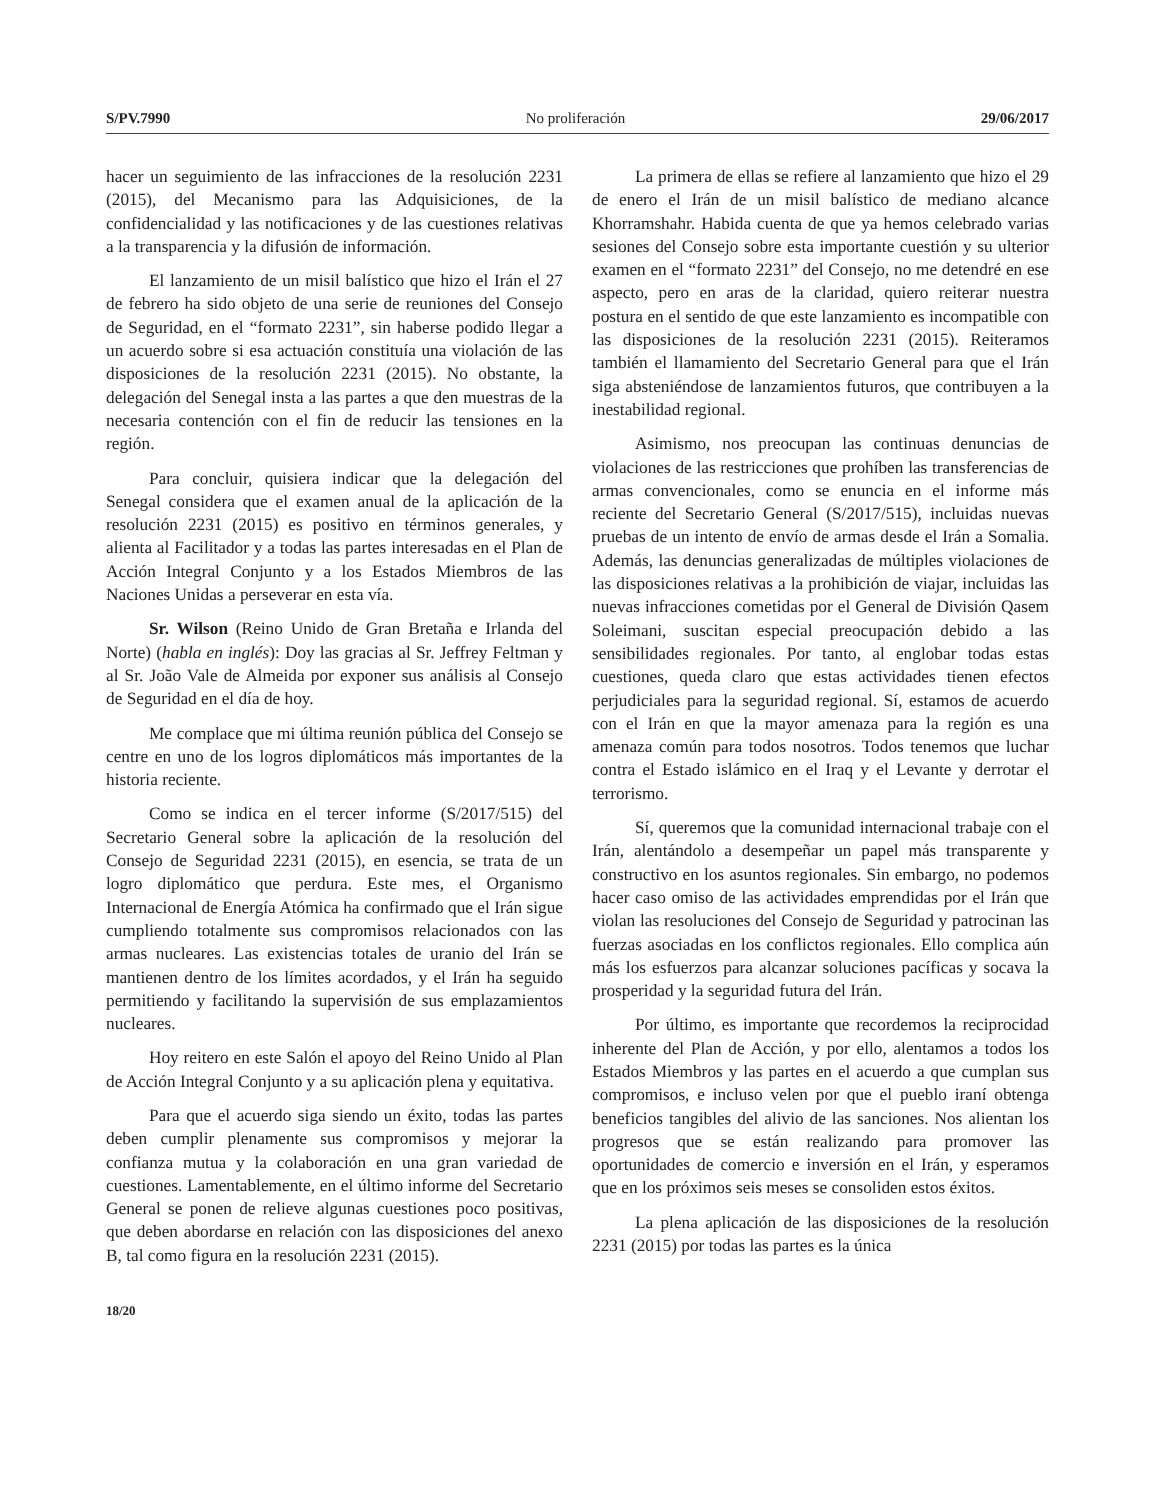S/PV.7990 No proliferación 29/06/2017
hacer un seguimiento de las infracciones de la resolución 2231 (2015), del Mecanismo para las Adquisiciones, de la confidencialidad y las notificaciones y de las cuestiones relativas a la transparencia y la difusión de información.
El lanzamiento de un misil balístico que hizo el Irán el 27 de febrero ha sido objeto de una serie de reuniones del Consejo de Seguridad, en el “formato 2231”, sin haberse podido llegar a un acuerdo sobre si esa actuación constituía una violación de las disposiciones de la resolución 2231 (2015). No obstante, la delegación del Senegal insta a las partes a que den muestras de la necesaria contención con el fin de reducir las tensiones en la región.
Para concluir, quisiera indicar que la delegación del Senegal considera que el examen anual de la aplicación de la resolución 2231 (2015) es positivo en términos generales, y alienta al Facilitador y a todas las partes interesadas en el Plan de Acción Integral Conjunto y a los Estados Miembros de las Naciones Unidas a perseverar en esta vía.
Sr. Wilson (Reino Unido de Gran Bretaña e Irlanda del Norte) (habla en inglés): Doy las gracias al Sr. Jeffrey Feltman y al Sr. João Vale de Almeida por exponer sus análisis al Consejo de Seguridad en el día de hoy.
Me complace que mi última reunión pública del Consejo se centre en uno de los logros diplomáticos más importantes de la historia reciente.
Como se indica en el tercer informe (S/2017/515) del Secretario General sobre la aplicación de la resolución del Consejo de Seguridad 2231 (2015), en esencia, se trata de un logro diplomático que perdura. Este mes, el Organismo Internacional de Energía Atómica ha confirmado que el Irán sigue cumpliendo totalmente sus compromisos relacionados con las armas nucleares. Las existencias totales de uranio del Irán se mantienen dentro de los límites acordados, y el Irán ha seguido permitiendo y facilitando la supervisión de sus emplazamientos nucleares.
Hoy reitero en este Salón el apoyo del Reino Unido al Plan de Acción Integral Conjunto y a su aplicación plena y equitativa.
Para que el acuerdo siga siendo un éxito, todas las partes deben cumplir plenamente sus compromisos y mejorar la confianza mutua y la colaboración en una gran variedad de cuestiones. Lamentablemente, en el último informe del Secretario General se ponen de relieve algunas cuestiones poco positivas, que deben abordarse en relación con las disposiciones del anexo B, tal como figura en la resolución 2231 (2015).
La primera de ellas se refiere al lanzamiento que hizo el 29 de enero el Irán de un misil balístico de mediano alcance Khorramshahr. Habida cuenta de que ya hemos celebrado varias sesiones del Consejo sobre esta importante cuestión y su ulterior examen en el “formato 2231” del Consejo, no me detendré en ese aspecto, pero en aras de la claridad, quiero reiterar nuestra postura en el sentido de que este lanzamiento es incompatible con las disposiciones de la resolución 2231 (2015). Reiteramos también el llamamiento del Secretario General para que el Irán siga absteniéndose de lanzamientos futuros, que contribuyen a la inestabilidad regional.
Asimismo, nos preocupan las continuas denuncias de violaciones de las restricciones que prohíben las transferencias de armas convencionales, como se enuncia en el informe más reciente del Secretario General (S/2017/515), incluidas nuevas pruebas de un intento de envío de armas desde el Irán a Somalia. Además, las denuncias generalizadas de múltiples violaciones de las disposiciones relativas a la prohibición de viajar, incluidas las nuevas infracciones cometidas por el General de División Qasem Soleimani, suscitan especial preocupación debido a las sensibilidades regionales. Por tanto, al englobar todas estas cuestiones, queda claro que estas actividades tienen efectos perjudiciales para la seguridad regional. Sí, estamos de acuerdo con el Irán en que la mayor amenaza para la región es una amenaza común para todos nosotros. Todos tenemos que luchar contra el Estado islámico en el Iraq y el Levante y derrotar el terrorismo.
Sí, queremos que la comunidad internacional trabaje con el Irán, alentándolo a desempeñar un papel más transparente y constructivo en los asuntos regionales. Sin embargo, no podemos hacer caso omiso de las actividades emprendidas por el Irán que violan las resoluciones del Consejo de Seguridad y patrocinan las fuerzas asociadas en los conflictos regionales. Ello complica aún más los esfuerzos para alcanzar soluciones pacíficas y socava la prosperidad y la seguridad futura del Irán.
Por último, es importante que recordemos la reciprocidad inherente del Plan de Acción, y por ello, alentamos a todos los Estados Miembros y las partes en el acuerdo a que cumplan sus compromisos, e incluso velen por que el pueblo iraní obtenga beneficios tangibles del alivio de las sanciones. Nos alientan los progresos que se están realizando para promover las oportunidades de comercio e inversión en el Irán, y esperamos que en los próximos seis meses se consoliden estos éxitos.
La plena aplicación de las disposiciones de la resolución 2231 (2015) por todas las partes es la única
18/20